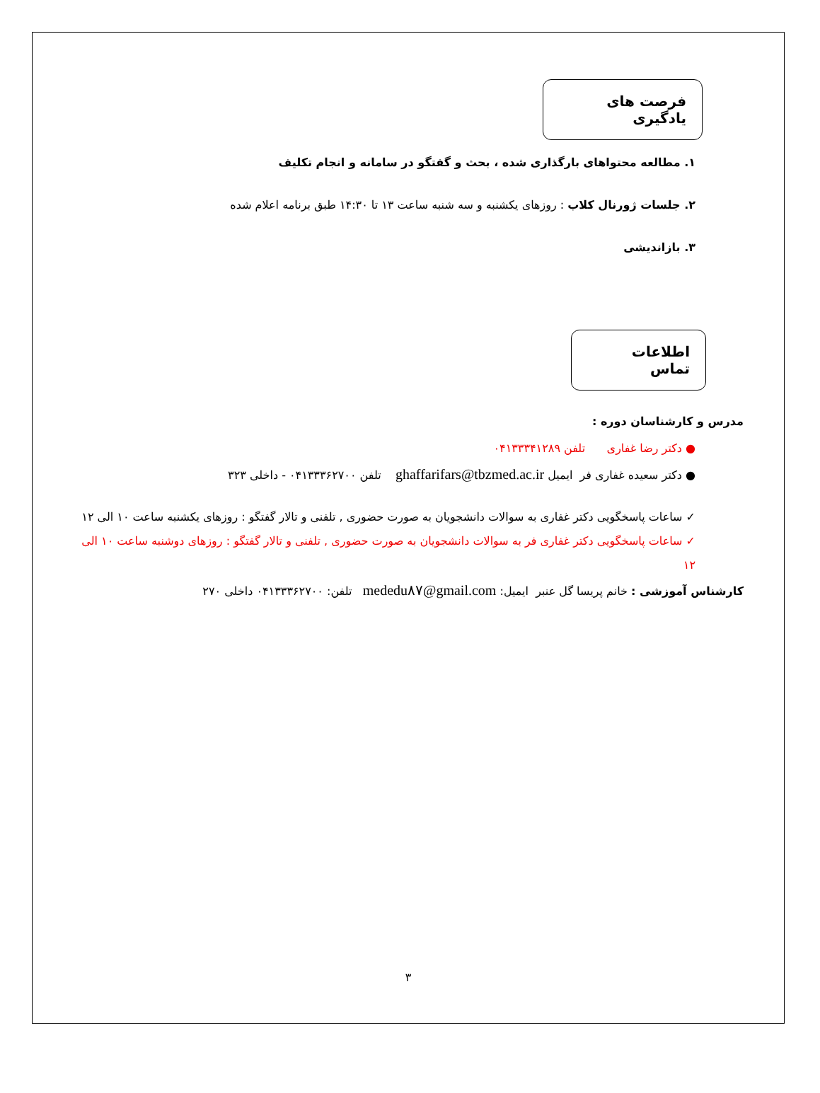فرصت های یادگیری
۱. مطالعه محتواهای بارگذاری شده ، بحث و گفتگو در سامانه و انجام تکلیف
۲. جلسات ژورنال کلاب : روزهای یکشنبه و سه شنبه ساعت ۱۳ تا ۱۴:۳۰ طبق برنامه اعلام شده
۳. بازاندیشی
اطلاعات تماس
مدرس و کارشناسان دوره :
● دکتر رضا غفاری تلفن ۰۴۱۳۳۳۴۱۲۸۹
● دکتر سعیده غفاری فر ایمیل ghaffarifars@tbzmed.ac.ir تلفن ۰۴۱۳۳۳۶۲۷۰۰ - داخلی ۳۲۳
✓ ساعات پاسخگویی دکتر غفاری به سوالات دانشجویان به صورت حضوری , تلفنی و تالار گفتگو : روزهای یکشنبه ساعت ۱۰ الی ۱۲
✓ ساعات پاسخگویی دکتر غفاری فر به سوالات دانشجویان به صورت حضوری , تلفنی و تالار گفتگو : روزهای دوشنبه ساعت ۱۰ الی ۱۲
کارشناس آموزشی : خانم پریسا گل عنبر ایمیل: mededu۸۷@gmail.com تلفن: ۰۴۱۳۳۳۶۲۷۰۰ داخلی ۲۷۰
۳